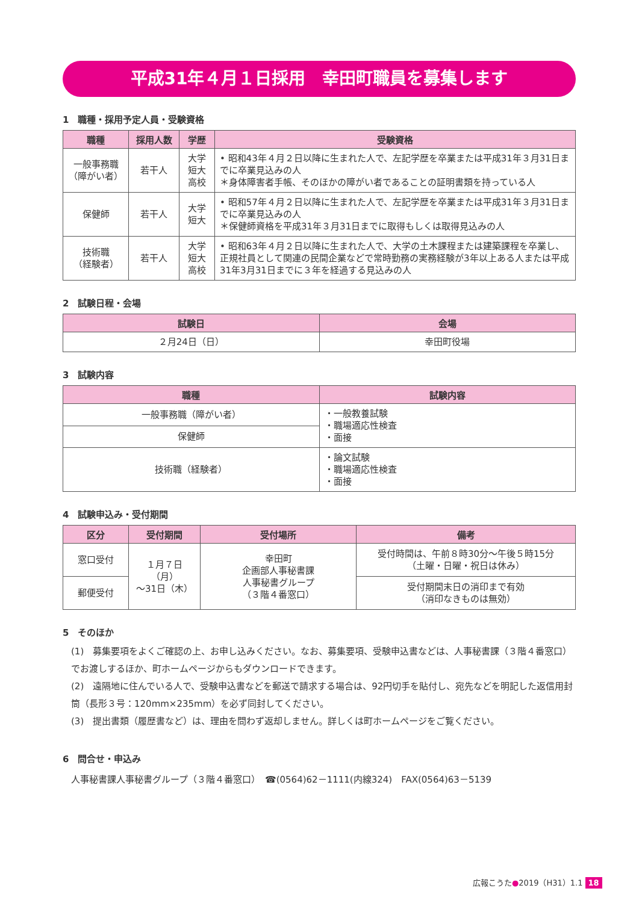平成31年４月１日採用　幸田町職員を募集します
1　職種・採用予定人員・受験資格
| 職種 | 採用人数 | 学歴 | 受験資格 |
| --- | --- | --- | --- |
| 一般事務職 （障がい者） | 若干人 | 大学 短大 高校 | • 昭和43年４月２日以降に生まれた人で、左記学歴を卒業または平成31年３月31日までに卒業見込みの人 ＊身体障害者手帳、そのほかの障がい者であることの証明書類を持っている人 |
| 保健師 | 若干人 | 大学 短大 | • 昭和57年４月２日以降に生まれた人で、左記学歴を卒業または平成31年３月31日までに卒業見込みの人 ＊保健師資格を平成31年３月31日までに取得もしくは取得見込みの人 |
| 技術職 （経験者） | 若干人 | 大学 短大 高校 | • 昭和63年４月２日以降に生まれた人で、大学の土木課程または建築課程を卒業し、正規社員として関連の民間企業などで常時勤務の実務経験が3年以上ある人または平成31年3月31日までに３年を経過する見込みの人 |
2　試験日程・会場
| 試験日 | 会場 |
| --- | --- |
| ２月24日（日） | 幸田町役場 |
3　試験内容
| 職種 | 試験内容 |
| --- | --- |
| 一般事務職（障がい者） | ・一般教養試験 ・職場適応性検査 ・面接 |
| 保健師 | |
| 技術職（経験者） | ・論文試験 ・職場適応性検査 ・面接 |
4　試験申込み・受付期間
| 区分 | 受付期間 | 受付場所 | 備考 |
| --- | --- | --- | --- |
| 窓口受付 | １月７日（月） ～31日（木） | 幸田町 企画部人事秘書課 人事秘書グループ （３階４番窓口） | 受付時間は、午前８時30分～午後５時15分 （土曜・日曜・祝日は休み） |
| 郵便受付 | | | 受付期間末日の消印まで有効 （消印なきものは無効） |
5　そのほか
(1)　募集要項をよくご確認の上、お申し込みください。なお、募集要項、受験申込書などは、人事秘書課（３階４番窓口）でお渡しするほか、町ホームページからもダウンロードできます。
(2)　遠隔地に住んでいる人で、受験申込書などを郵送で請求する場合は、92円切手を貼付し、宛先などを明記した返信用封筒（長形３号：120mm×235mm）を必ず同封してください。
(3)　提出書類（履歴書など）は、理由を問わず返却しません。詳しくは町ホームページをご覧ください。
6　問合せ・申込み
人事秘書課人事秘書グループ（３階４番窓口）　☎(0564)62－1111(内線324)　FAX(0564)63－5139
広報こうた●2019（H31）1.1 18